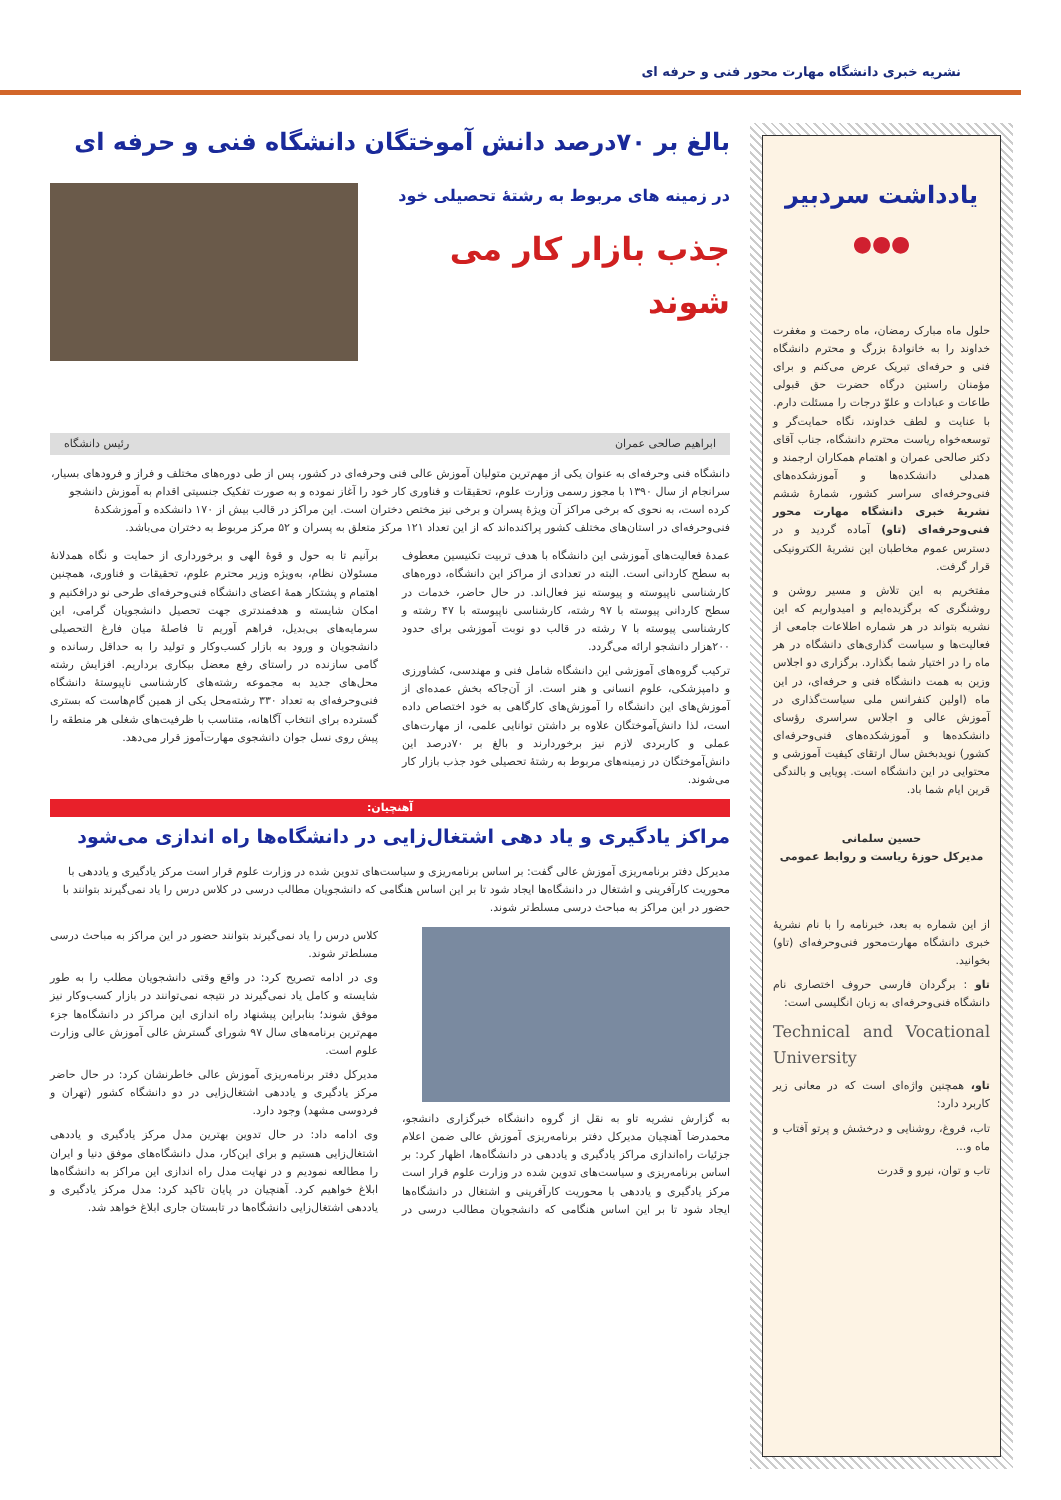نشریه خبری دانشگاه مهارت محور فنی و حرفه ای
یادداشت سردبیر
●●●
حلول ماه مبارک رمضان، ماه رحمت و مغفرت خداوند را به خانوادۀ بزرگ و محترم دانشگاه فنی و حرفه‌ای تبریک عرض می‌کنم و برای مؤمنان راستین درگاه حضرت حق قبولی طاعات و عبادات و علوّ درجات را مسئلت دارم. با عنایت و لطف خداوند، نگاه حمایت‌گر و توسعه‌خواه ریاست محترم دانشگاه، جناب آقای دکتر صالحی عمران و اهتمام همکاران ارجمند و همدلی دانشکده‌ها و آموزشکده‌های فنی‌وحرفه‌ای سراسر کشور، شمارۀ ششم نشریۀ خبری دانشگاه مهارت محور فنی‌وحرفه‌ای (تاو) آماده گردید و در دسترس عموم مخاطبان این نشریۀ الکترونیکی قرار گرفت.
مفتخریم به این تلاش و مسیر روشن و روشنگری که برگزیده‌ایم و امیدواریم که این نشریه بتواند در هر شماره اطلاعات جامعی از فعالیت‌ها و سیاست گذاری‌های دانشگاه در هر ماه را در اختیار شما بگذارد. برگزاری دو اجلاس وزین به همت دانشگاه فنی و حرفه‌ای، در این ماه (اولین کنفرانس ملی سیاست‌گذاری در آموزش عالی و اجلاس سراسری رؤسای دانشکده‌ها و آموزشکده‌های فنی‌وحرفه‌ای کشور) نویدبخش سال ارتقای کیفیت آموزشی و محتوایی در این دانشگاه است. پویایی و بالندگی قرین ایام شما باد.
حسین سلمانی
مدیرکل حوزۀ ریاست و روابط عمومی
از این شماره به بعد، خبرنامه را با نام نشریۀ خبری دانشگاه مهارت‌محور فنی‌وحرفه‌ای (تاو) بخوانید.
تاو : برگردان فارسی حروف اختصاری نام دانشگاه فنی‌وحرفه‌ای به زبان انگلیسی است:
Technical and Vocational University
تاو، همچنین واژه‌ای است که در معانی زیر کاربرد دارد:
تاب، فروغ، روشنایی و درخشش و پرتو آفتاب و ماه و...
تاب و توان، نیرو و قدرت
بالغ بر ۷۰درصد دانش آموختگان دانشگاه فنی و حرفه ای
در زمینه های مربوط به رشتهٔ تحصیلی خود
جذب بازار کار می شوند
ابراهیم صالحی عمران رئیس دانشگاه
دانشگاه فنی وحرفه‌ای به عنوان یکی از مهم‌ترین متولیان آموزش عالی فنی وحرفه‌ای در کشور، پس از طی دوره‌های مختلف و فراز و فرودهای بسیار، سرانجام از سال ۱۳۹۰ با مجوز رسمی وزارت علوم، تحقیقات و فناوری کار خود را آغاز نموده و به صورت تفکیک جنسیتی اقدام به آموزش دانشجو کرده است، به نحوی که برخی مراکز آن ویژهٔ پسران و برخی نیز مختص دختران است. این مراکز در قالب بیش از ۱۷۰ دانشکده و آموزشکدهٔ فنی‌وحرفه‌ای در استان‌های مختلف کشور پراکنده‌اند که از این تعداد ۱۲۱ مرکز متعلق به پسران و ۵۲ مرکز مربوط به دختران می‌باشد.
عمدهٔ فعالیت‌های آموزشی این دانشگاه با هدف تربیت تکنیسین معطوف به سطح کاردانی است. البته در تعدادی از مراکز این دانشگاه، دوره‌های کارشناسی ناپیوسته و پیوسته نیز فعال‌اند. در حال حاضر، خدمات در سطح کاردانی پیوسته با ۹۷ رشته، کارشناسی ناپیوسته با ۴۷ رشته و کارشناسی پیوسته با ۷ رشته در قالب دو نوبت آموزشی برای حدود ۲۰۰هزار دانشجو ارائه می‌گردد.
ترکیب گروه‌های آموزشی این دانشگاه شامل فنی و مهندسی، کشاورزی و دامپزشکی، علوم انسانی و هنر است. از آن‌جاکه بخش عمده‌ای از آموزش‌های این دانشگاه را آموزش‌های کارگاهی به خود اختصاص داده است، لذا دانش‌آموختگان علاوه بر داشتن توانایی علمی، از مهارت‌های عملی و کاربردی لازم نیز برخوردارند و بالغ بر ۷۰درصد این دانش‌آموختگان در زمینه‌های مربوط به رشتهٔ تحصیلی خود جذب بازار کار می‌شوند.
برآنیم تا به حول و قوهٔ الهی و برخورداری از حمایت و نگاه همدلانهٔ مسئولان نظام، به‌ویژه وزیر محترم علوم، تحقیقات و فناوری، همچنین اهتمام و پشتکار همهٔ اعضای دانشگاه فنی‌وحرفه‌ای طرحی نو درافکنیم و امکان شایسته و هدفمندتری جهت تحصیل دانشجویان گرامی، این سرمایه‌های بی‌بدیل، فراهم آوریم تا فاصلهٔ میان فارغ التحصیلی دانشجویان و ورود به بازار کسب‌وکار و تولید را به حداقل رسانده و گامی سازنده در راستای رفع معضل بیکاری برداریم. افزایش رشته محل‌های جدید به مجموعه رشته‌های کارشناسی ناپیوستهٔ دانشگاه فنی‌وحرفه‌ای به تعداد ۳۳۰ رشته‌محل یکی از همین گام‌هاست که بستری گسترده برای انتخاب آگاهانه، متناسب با ظرفیت‌های شغلی هر منطقه را پیش روی نسل جوان دانشجوی مهارت‌آموز قرار می‌دهد.
آهنچیان:
مراکز یادگیری و یاد دهی اشتغال‌زایی در دانشگاه‌ها راه اندازی می‌شود
مدیرکل دفتر برنامه‌ریزی آموزش عالی گفت: بر اساس برنامه‌ریزی و سیاست‌های تدوین شده در وزارت علوم قرار است مرکز یادگیری و یاددهی با محوریت کارآفرینی و اشتغال در دانشگاه‌ها ایجاد شود تا بر این اساس هنگامی که دانشجویان مطالب درسی در کلاس درس را یاد نمی‌گیرند بتوانند با حضور در این مراکز به مباحث درسی مسلط‌تر شوند.
به گزارش نشریه تاو به نقل از گروه دانشگاه خبرگزاری دانشجو، محمدرضا آهنچیان مدیرکل دفتر برنامه‌ریزی آموزش عالی ضمن اعلام جزئیات راه‌اندازی مراکز یادگیری و یاددهی در دانشگاه‌ها، اظهار کرد: بر اساس برنامه‌ریزی و سیاست‌های تدوین شده در وزارت علوم قرار است مرکز یادگیری و یاددهی با محوریت کارآفرینی و اشتغال در دانشگاه‌ها ایجاد شود تا بر این اساس هنگامی که دانشجویان مطالب درسی در کلاس درس را یاد نمی‌گیرند بتوانند حضور در این مراکز به مباحث درسی مسلط‌تر شوند.
وی در ادامه تصریح کرد: در واقع وقتی دانشجویان مطلب را به طور شایسته و کامل یاد نمی‌گیرند در نتیجه نمی‌توانند در بازار کسب‌وکار نیز موفق شوند؛ بنابراین پیشنهاد راه اندازی این مراکز در دانشگاه‌ها جزء مهم‌ترین برنامه‌های سال ۹۷ شورای گسترش عالی آموزش عالی وزارت علوم است.
مدیرکل دفتر برنامه‌ریزی آموزش عالی خاطرنشان کرد: در حال حاضر مرکز یادگیری و یاددهی اشتغال‌زایی در دو دانشگاه کشور (تهران و فردوسی مشهد) وجود دارد.
وی ادامه داد: در حال تدوین بهترین مدل مرکز یادگیری و یاددهی اشتغال‌زایی هستیم و برای این‌کار، مدل دانشگاه‌های موفق دنیا و ایران را مطالعه نمودیم و در نهایت مدل راه اندازی این مراکز به دانشگاه‌ها ابلاغ خواهیم کرد. آهنچیان در پایان تاکید کرد: مدل مرکز یادگیری و یاددهی اشتغال‌زایی دانشگاه‌ها در تابستان جاری ابلاغ خواهد شد.